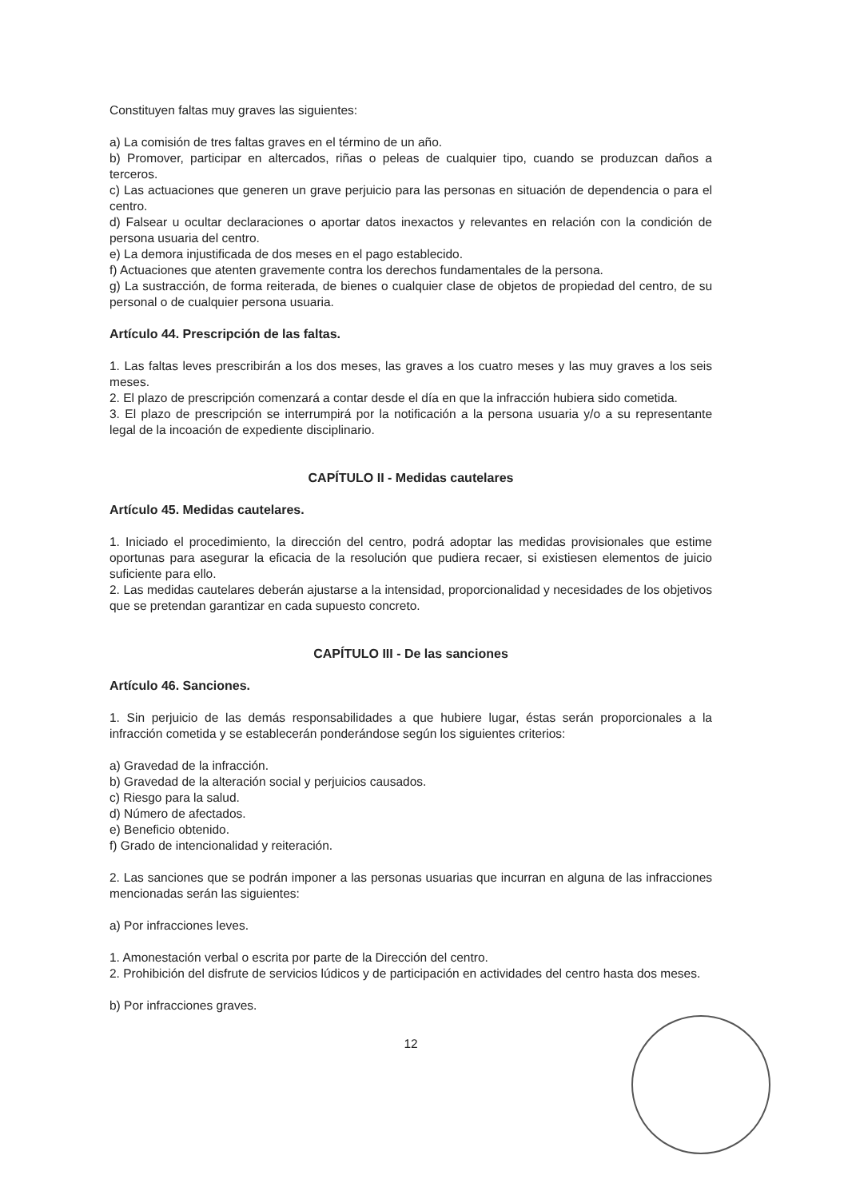Constituyen faltas muy graves las siguientes:
a) La comisión de tres faltas graves en el término de un año.
b) Promover, participar en altercados, riñas o peleas de cualquier tipo, cuando se produzcan daños a terceros.
c) Las actuaciones que generen un grave perjuicio para las personas en situación de dependencia o para el centro.
d) Falsear u ocultar declaraciones o aportar datos inexactos y relevantes en relación con la condición de persona usuaria del centro.
e) La demora injustificada de dos meses en el pago establecido.
f) Actuaciones que atenten gravemente contra los derechos fundamentales de la persona.
g) La sustracción, de forma reiterada, de bienes o cualquier clase de objetos de propiedad del centro, de su personal o de cualquier persona usuaria.
Artículo 44. Prescripción de las faltas.
1. Las faltas leves prescribirán a los dos meses, las graves a los cuatro meses y las muy graves a los seis meses.
2. El plazo de prescripción comenzará a contar desde el día en que la infracción hubiera sido cometida.
3. El plazo de prescripción se interrumpirá por la notificación a la persona usuaria y/o a su representante legal de la incoación de expediente disciplinario.
CAPÍTULO II - Medidas cautelares
Artículo 45. Medidas cautelares.
1. Iniciado el procedimiento, la dirección del centro, podrá adoptar las medidas provisionales que estime oportunas para asegurar la eficacia de la resolución que pudiera recaer, si existiesen elementos de juicio suficiente para ello.
2. Las medidas cautelares deberán ajustarse a la intensidad, proporcionalidad y necesidades de los objetivos que se pretendan garantizar en cada supuesto concreto.
CAPÍTULO III - De las sanciones
Artículo 46. Sanciones.
1. Sin perjuicio de las demás responsabilidades a que hubiere lugar, éstas serán proporcionales a la infracción cometida y se establecerán ponderándose según los siguientes criterios:
a) Gravedad de la infracción.
b) Gravedad de la alteración social y perjuicios causados.
c) Riesgo para la salud.
d) Número de afectados.
e) Beneficio obtenido.
f) Grado de intencionalidad y reiteración.
2. Las sanciones que se podrán imponer a las personas usuarias que incurran en alguna de las infracciones mencionadas serán las siguientes:
a) Por infracciones leves.
1. Amonestación verbal o escrita por parte de la Dirección del centro.
2. Prohibición del disfrute de servicios lúdicos y de participación en actividades del centro hasta dos meses.
b) Por infracciones graves.
12